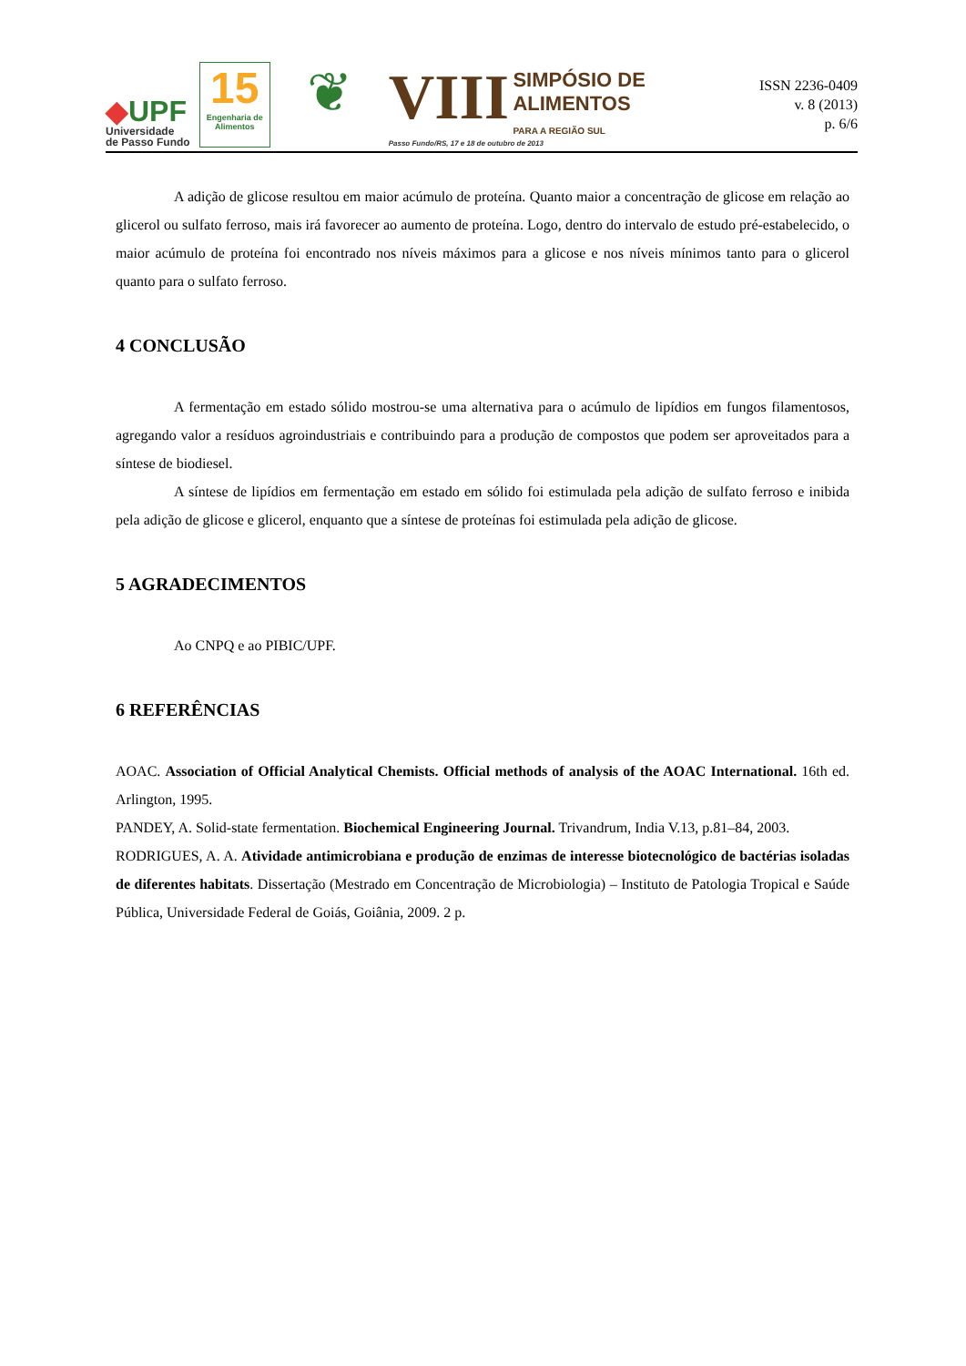◆UPF
Universidade
de Passo Fundo
15
Engenharia de Alimentos
❦
VIII SIMPÓSIO DE
ALIMENTOS
PARA A REGIÃO SUL
Passo Fundo/RS, 17 e 18 de outubro de 2013
ISSN 2236-0409
v. 8 (2013)
p. 6/6
A adição de glicose resultou em maior acúmulo de proteína. Quanto maior a concentração de glicose em relação ao glicerol ou sulfato ferroso, mais irá favorecer ao aumento de proteína. Logo, dentro do intervalo de estudo pré-estabelecido, o maior acúmulo de proteína foi encontrado nos níveis máximos para a glicose e nos níveis mínimos tanto para o glicerol quanto para o sulfato ferroso.
4 CONCLUSÃO
A fermentação em estado sólido mostrou-se uma alternativa para o acúmulo de lipídios em fungos filamentosos, agregando valor a resíduos agroindustriais e contribuindo para a produção de compostos que podem ser aproveitados para a síntese de biodiesel.
A síntese de lipídios em fermentação em estado em sólido foi estimulada pela adição de sulfato ferroso e inibida pela adição de glicose e glicerol, enquanto que a síntese de proteínas foi estimulada pela adição de glicose.
5 AGRADECIMENTOS
Ao CNPQ e ao PIBIC/UPF.
6 REFERÊNCIAS
AOAC. Association of Official Analytical Chemists. Official methods of analysis of the AOAC International. 16th ed. Arlington, 1995.
PANDEY, A. Solid-state fermentation. Biochemical Engineering Journal. Trivandrum, India V.13, p.81–84, 2003.
RODRIGUES, A. A. Atividade antimicrobiana e produção de enzimas de interesse biotecnológico de bactérias isoladas de diferentes habitats. Dissertação (Mestrado em Concentração de Microbiologia) – Instituto de Patologia Tropical e Saúde Pública, Universidade Federal de Goiás, Goiânia, 2009. 2 p.